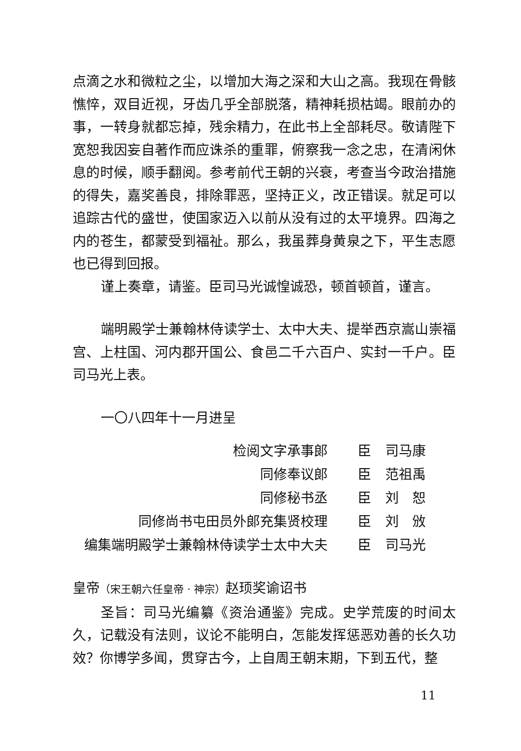点滴之水和微粒之尘，以增加大海之深和大山之高。我现在骨骸憔悴，双目近视，牙齿几乎全部脱落，精神耗损枯竭。眼前办的事，一转身就都忘掉，残余精力，在此书上全部耗尽。敬请陛下宽恕我因妄自著作而应诛杀的重罪，俯察我一念之忠，在清闲休息的时候，顺手翻阅。参考前代王朝的兴衰，考查当今政治措施的得失，嘉奖善良，排除罪恶，坚持正义，改正错误。就足可以追踪古代的盛世，使国家迈入以前从没有过的太平境界。四海之内的苍生，都蒙受到福祉。那么，我虽葬身黄泉之下，平生志愿也已得到回报。
谨上奏章，请鉴。臣司马光诚惶诚恐，顿首顿首，谨言。
端明殿学士兼翰林侍读学士、太中大夫、提举西京嵩山崇福宫、上柱国、河内郡开国公、食邑二千六百户、实封一千户。臣司马光上表。
一〇八四年十一月进呈
| 检阅文字承事郎 | 臣 | 司马康 |
| 同修奉议郎 | 臣 | 范祖禹 |
| 同修秘书丞 | 臣 | 刘 恕 |
| 同修尚书屯田员外郎充集贤校理 | 臣 | 刘 攽 |
| 编集端明殿学士兼翰林侍读学士太中大夫 | 臣 | 司马光 |
皇帝（宋王朝六任皇帝 · 神宗）赵顼奖谕诏书
圣旨：司马光编纂《资治通鉴》完成。史学荒废的时间太久，记载没有法则，议论不能明白，怎能发挥惩恶劝善的长久功效？你博学多闻，贯穿古今，上自周王朝末期，下到五代，整
11